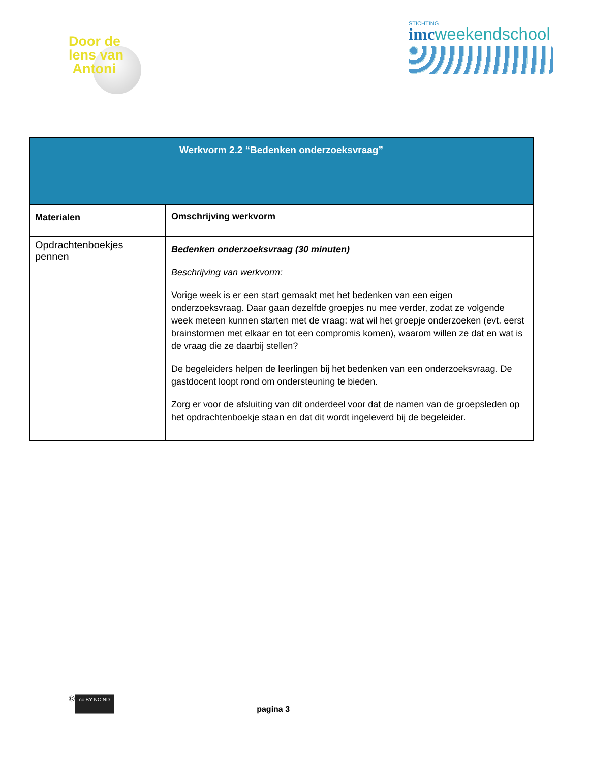Door de
lens van
Antoni
STICHTING
imcweekendschool
| Werkvorm 2.2 “Bedenken onderzoeksvraag” | |
| --- | --- |
| Materialen | Omschrijving werkvorm |
| Opdrachtenboekjes pennen | Bedenken onderzoeksvraag (30 minuten) Beschrijving van werkvorm: Vorige week is er een start gemaakt met het bedenken van een eigen onderzoeksvraag. Daar gaan dezelfde groepjes nu mee verder, zodat ze volgende week meteen kunnen starten met de vraag: wat wil het groepje onderzoeken (evt. eerst brainstormen met elkaar en tot een compromis komen), waarom willen ze dat en wat is de vraag die ze daarbij stellen? De begeleiders helpen de leerlingen bij het bedenken van een onderzoeksvraag. De gastdocent loopt rond om ondersteuning te bieden. Zorg er voor de afsluiting van dit onderdeel voor dat de namen van de groepsleden op het opdrachtenboekje staan en dat dit wordt ingeleverd bij de begeleider. |
© cc BY NC ND pagina 3